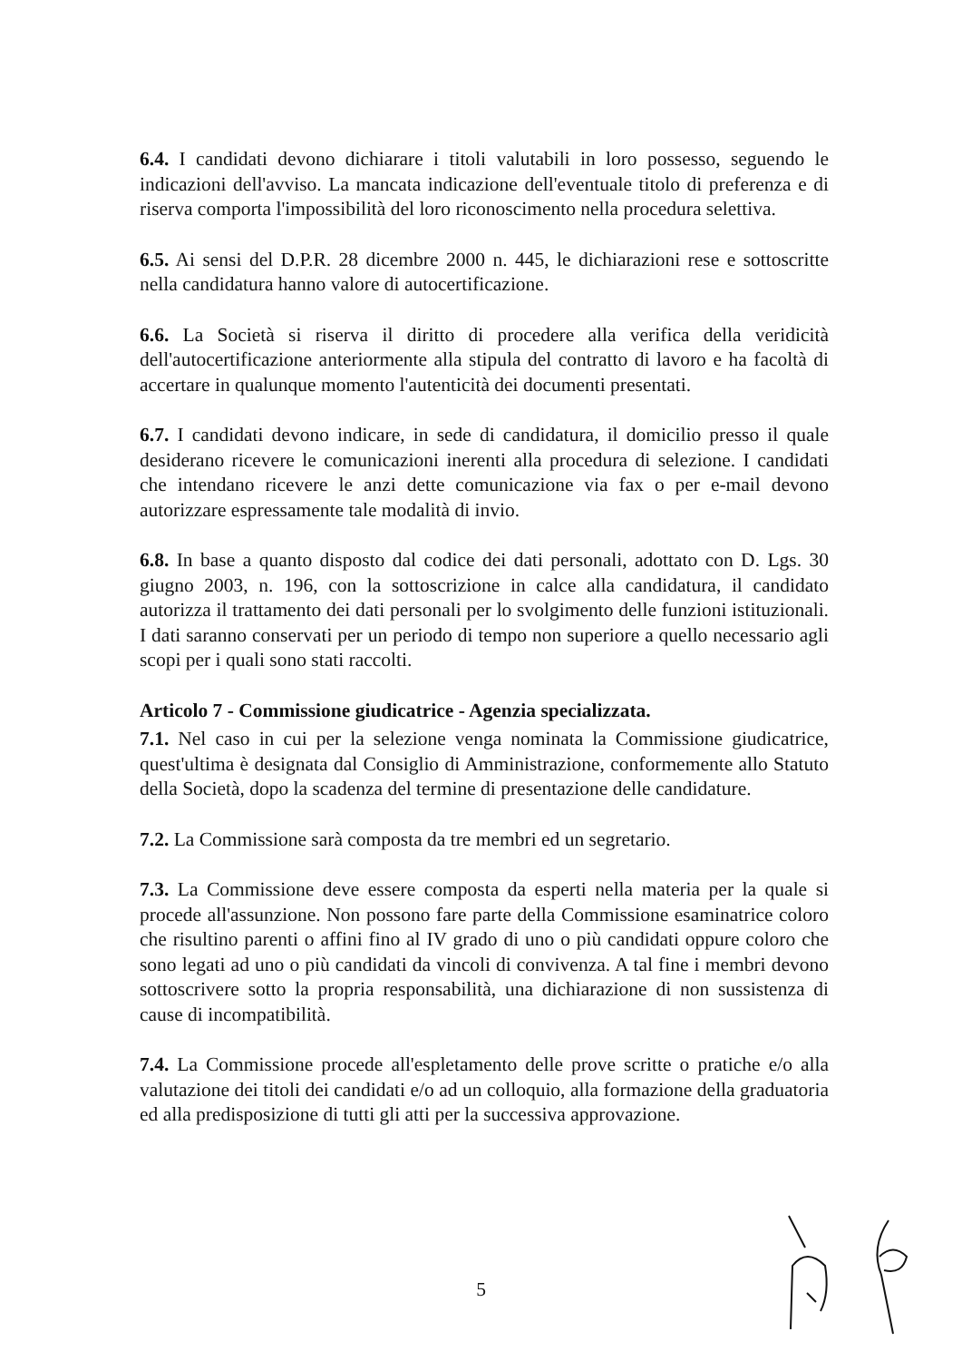6.4. I candidati devono dichiarare i titoli valutabili in loro possesso, seguendo le indicazioni dell'avviso. La mancata indicazione dell'eventuale titolo di preferenza e di riserva comporta l'impossibilità del loro riconoscimento nella procedura selettiva.
6.5. Ai sensi del D.P.R. 28 dicembre 2000 n. 445, le dichiarazioni rese e sottoscritte nella candidatura hanno valore di autocertificazione.
6.6. La Società si riserva il diritto di procedere alla verifica della veridicità dell'autocertificazione anteriormente alla stipula del contratto di lavoro e ha facoltà di accertare in qualunque momento l'autenticità dei documenti presentati.
6.7. I candidati devono indicare, in sede di candidatura, il domicilio presso il quale desiderano ricevere le comunicazioni inerenti alla procedura di selezione. I candidati che intendano ricevere le anzi dette comunicazione via fax o per e-mail devono autorizzare espressamente tale modalità di invio.
6.8. In base a quanto disposto dal codice dei dati personali, adottato con D. Lgs. 30 giugno 2003, n. 196, con la sottoscrizione in calce alla candidatura, il candidato autorizza il trattamento dei dati personali per lo svolgimento delle funzioni istituzionali. I dati saranno conservati per un periodo di tempo non superiore a quello necessario agli scopi per i quali sono stati raccolti.
Articolo 7 - Commissione giudicatrice - Agenzia specializzata.
7.1. Nel caso in cui per la selezione venga nominata la Commissione giudicatrice, quest'ultima è designata dal Consiglio di Amministrazione, conformemente allo Statuto della Società, dopo la scadenza del termine di presentazione delle candidature.
7.2. La Commissione sarà composta da tre membri ed un segretario.
7.3. La Commissione deve essere composta da esperti nella materia per la quale si procede all'assunzione. Non possono fare parte della Commissione esaminatrice coloro che risultino parenti o affini fino al IV grado di uno o più candidati oppure coloro che sono legati ad uno o più candidati da vincoli di convivenza. A tal fine i membri devono sottoscrivere sotto la propria responsabilità, una dichiarazione di non sussistenza di cause di incompatibilità.
7.4. La Commissione procede all'espletamento delle prove scritte o pratiche e/o alla valutazione dei titoli dei candidati e/o ad un colloquio, alla formazione della graduatoria ed alla predisposizione di tutti gli atti per la successiva approvazione.
5